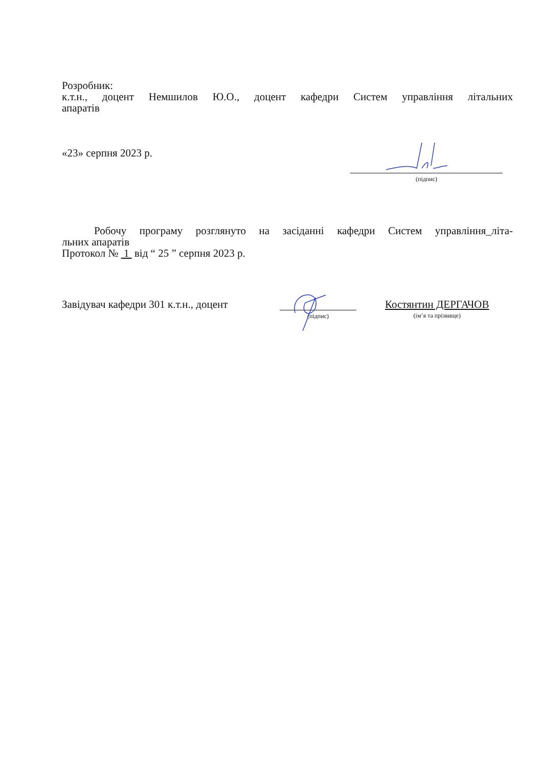Розробник:
к.т.н., доцент Немшилов Ю.О., доцент кафедри Систем управління літальних
апаратів
«23» серпня 2023 р.
(підпис)
Робочу програму розглянуто на засіданні кафедри Систем управління_літа-
льних апаратів
Протокол № 1 від “ 25 ” серпня 2023 р.
Завідувач кафедри 301 к.т.н., доцент
(підпис)
Костянтин ДЕРГАЧОВ
(ім’я та прізвище)